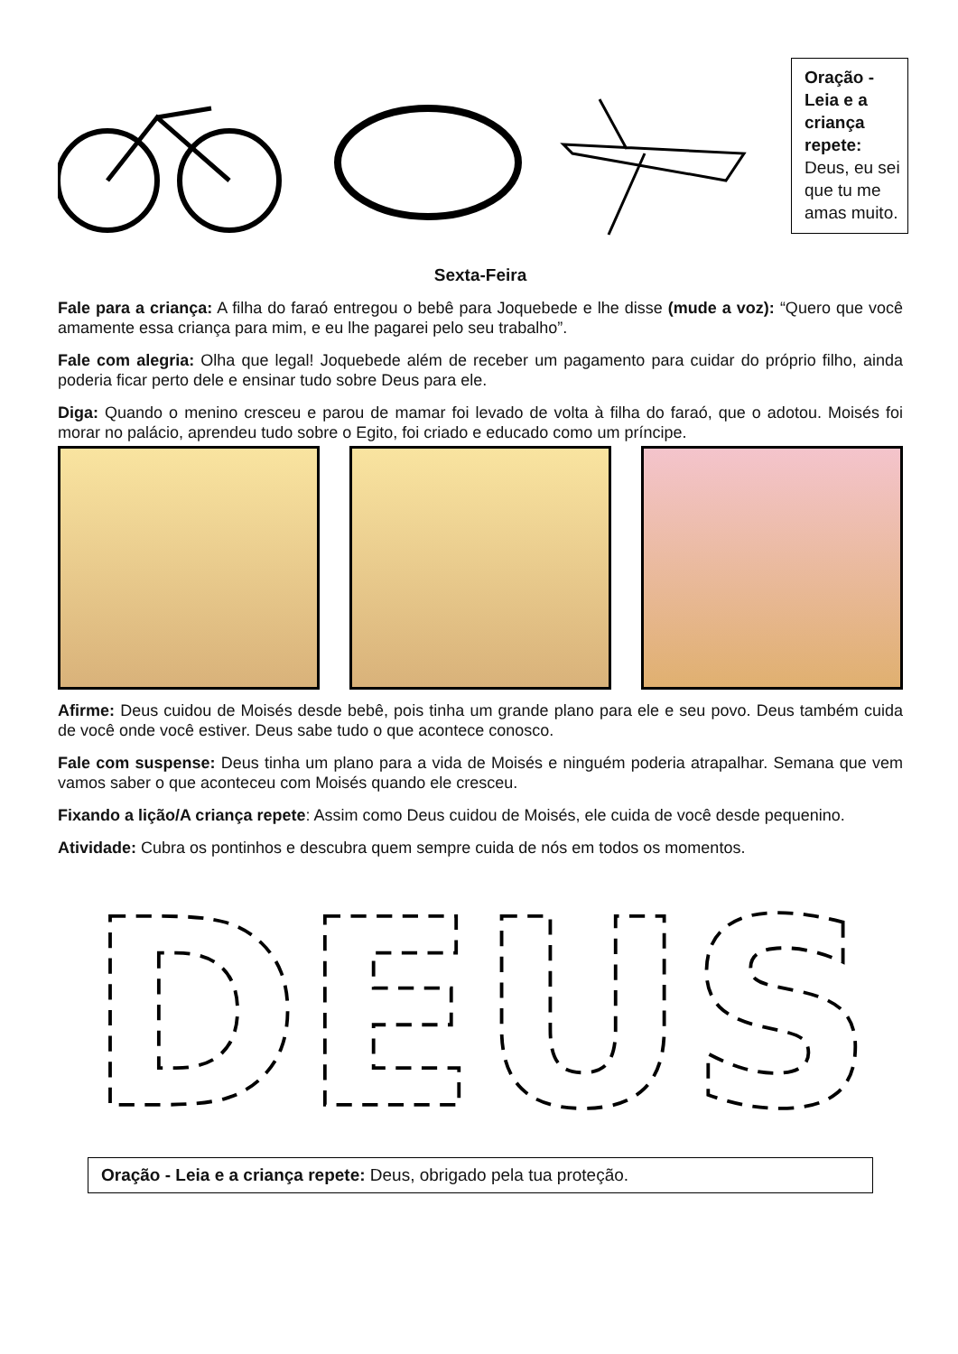Oração - Leia e a criança repete: Deus, eu sei que tu me amas muito.
Sexta-Feira
Fale para a criança: A filha do faraó entregou o bebê para Joquebede e lhe disse (mude a voz): “Quero que você amamente essa criança para mim, e eu lhe pagarei pelo seu trabalho”.
Fale com alegria: Olha que legal! Joquebede além de receber um pagamento para cuidar do próprio filho, ainda poderia ficar perto dele e ensinar tudo sobre Deus para ele.
Diga: Quando o menino cresceu e parou de mamar foi levado de volta à filha do faraó, que o adotou. Moisés foi morar no palácio, aprendeu tudo sobre o Egito, foi criado e educado como um príncipe.
Afirme: Deus cuidou de Moisés desde bebê, pois tinha um grande plano para ele e seu povo. Deus também cuida de você onde você estiver. Deus sabe tudo o que acontece conosco.
Fale com suspense: Deus tinha um plano para a vida de Moisés e ninguém poderia atrapalhar. Semana que vem vamos saber o que aconteceu com Moisés quando ele cresceu.
Fixando a lição/A criança repete: Assim como Deus cuidou de Moisés, ele cuida de você desde pequenino.
Atividade: Cubra os pontinhos e descubra quem sempre cuida de nós em todos os momentos.
DEUS
Oração - Leia e a criança repete: Deus, obrigado pela tua proteção.